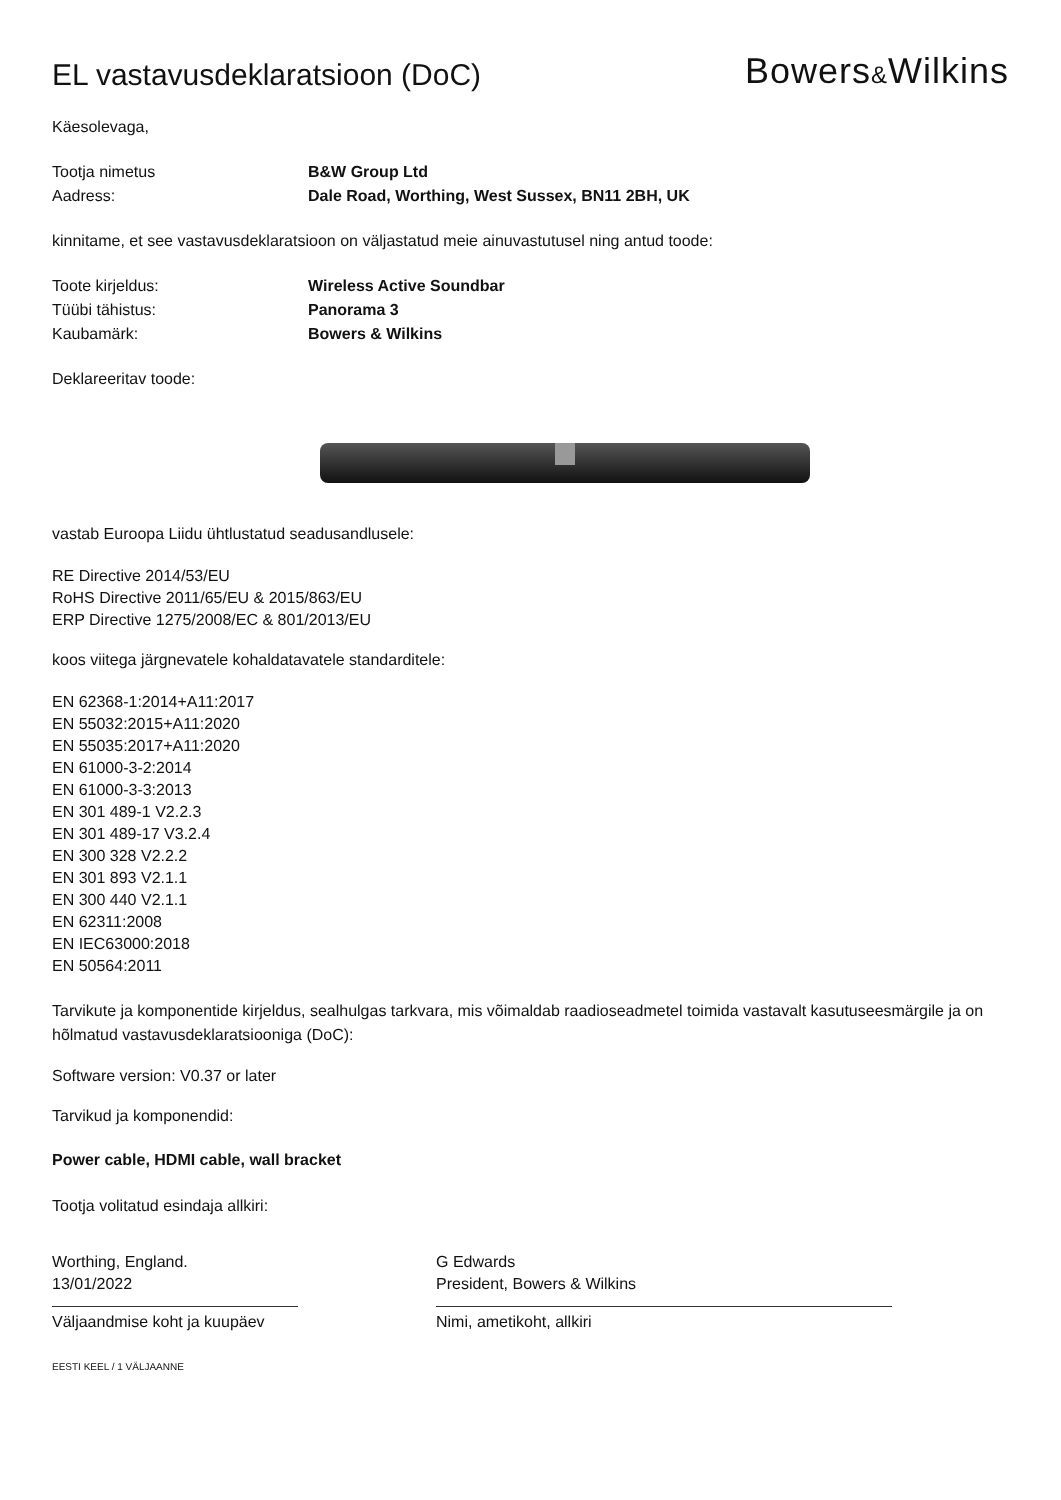EL vastavusdeklaratsioon (DoC)
Bowers&Wilkins
Käesolevaga,
Tootja nimetus B&W Group Ltd
Aadress: Dale Road, Worthing, West Sussex, BN11 2BH, UK
kinnitame, et see vastavusdeklaratsioon on väljastatud meie ainuvastutusel ning antud toode:
Toote kirjeldus: Wireless Active Soundbar
Tüübi tähistus: Panorama 3
Kaubamärk: Bowers & Wilkins
Deklareeritav toode:
vastab Euroopa Liidu ühtlustatud seadusandlusele:
RE Directive 2014/53/EU
RoHS Directive 2011/65/EU & 2015/863/EU
ERP Directive 1275/2008/EC & 801/2013/EU
koos viitega järgnevatele kohaldatavatele standarditele:
EN 62368-1:2014+A11:2017
EN 55032:2015+A11:2020
EN 55035:2017+A11:2020
EN 61000-3-2:2014
EN 61000-3-3:2013
EN 301 489-1 V2.2.3
EN 301 489-17 V3.2.4
EN 300 328 V2.2.2
EN 301 893 V2.1.1
EN 300 440 V2.1.1
EN 62311:2008
EN IEC63000:2018
EN 50564:2011
Tarvikute ja komponentide kirjeldus, sealhulgas tarkvara, mis võimaldab raadioseadmetel toimida vastavalt kasutuseesmärgile ja on hõlmatud vastavusdeklaratsiooniga (DoC):
Software version: V0.37 or later
Tarvikud ja komponendid:
Power cable, HDMI cable, wall bracket
Tootja volitatud esindaja allkiri:
Worthing, England.
13/01/2022
Väljaandmise koht ja kuupäev
G Edwards
President, Bowers & Wilkins
Nimi, ametikoht, allkiri
EESTI KEEL / 1 VÄLJAANNE